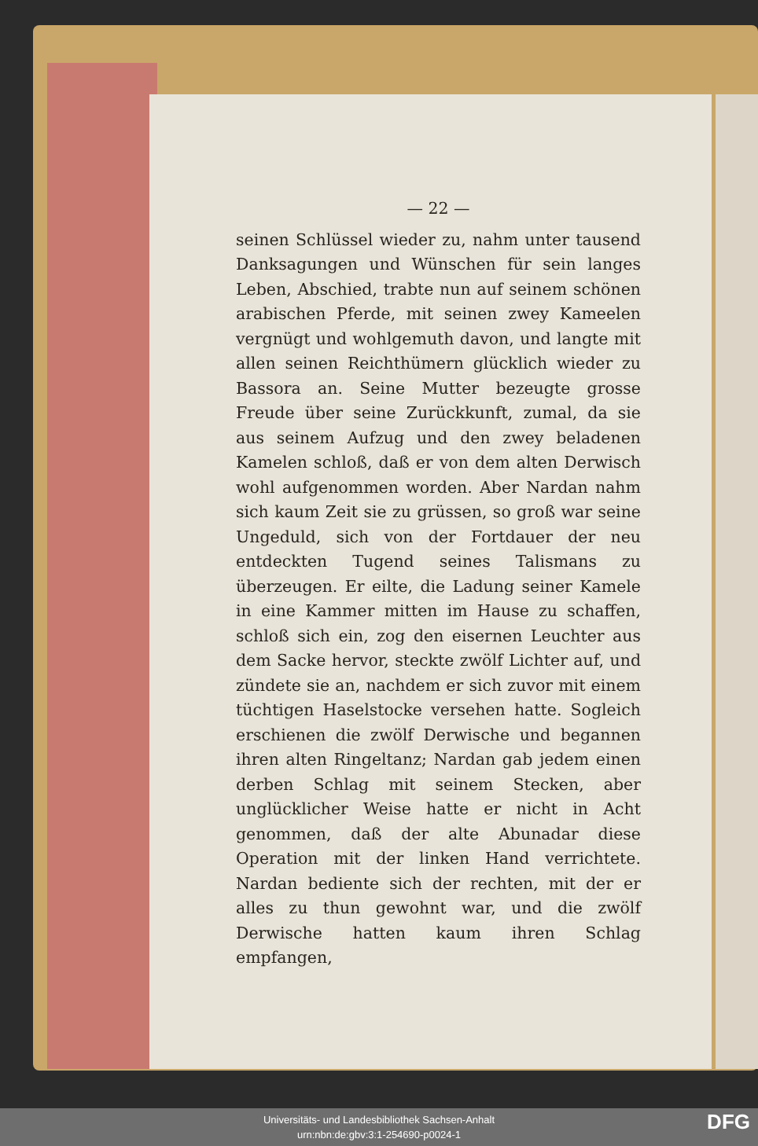— 22 —
seinen Schlüssel wieder zu, nahm unter tausend Danksagungen und Wünschen für sein langes Leben, Abschied, trabte nun auf seinem schönen arabischen Pferde, mit seinen zwey Kameelen vergnügt und wohlgemuth davon, und langte mit allen seinen Reichthümern glücklich wieder zu Bassora an. Seine Mutter bezeugte grosse Freude über seine Zurückkunft, zumal, da sie aus seinem Aufzug und den zwey beladenen Kamelen schloß, daß er von dem alten Derwisch wohl aufgenommen worden. Aber Nardan nahm sich kaum Zeit sie zu grüssen, so groß war seine Ungeduld, sich von der Fortdauer der neu entdeckten Tugend seines Talismans zu überzeugen. Er eilte, die Ladung seiner Kamele in eine Kammer mitten im Hause zu schaffen, schloß sich ein, zog den eisernen Leuchter aus dem Sacke hervor, steckte zwölf Lichter auf, und zündete sie an, nachdem er sich zuvor mit einem tüchtigen Haselstocke versehen hatte. Sogleich erschienen die zwölf Derwische und begannen ihren alten Ringeltanz; Nardan gab jedem einen derben Schlag mit seinem Stecken, aber unglücklicher Weise hatte er nicht in Acht genommen, daß der alte Abunadar diese Operation mit der linken Hand verrichtete. Nardan bediente sich der rechten, mit der er alles zu thun gewohnt war, und die zwölf Derwische hatten kaum ihren Schlag empfangen,
Universitäts- und Landesbibliothek Sachsen-Anhalt
urn:nbn:de:gbv:3:1-254690-p0024-1
DFG